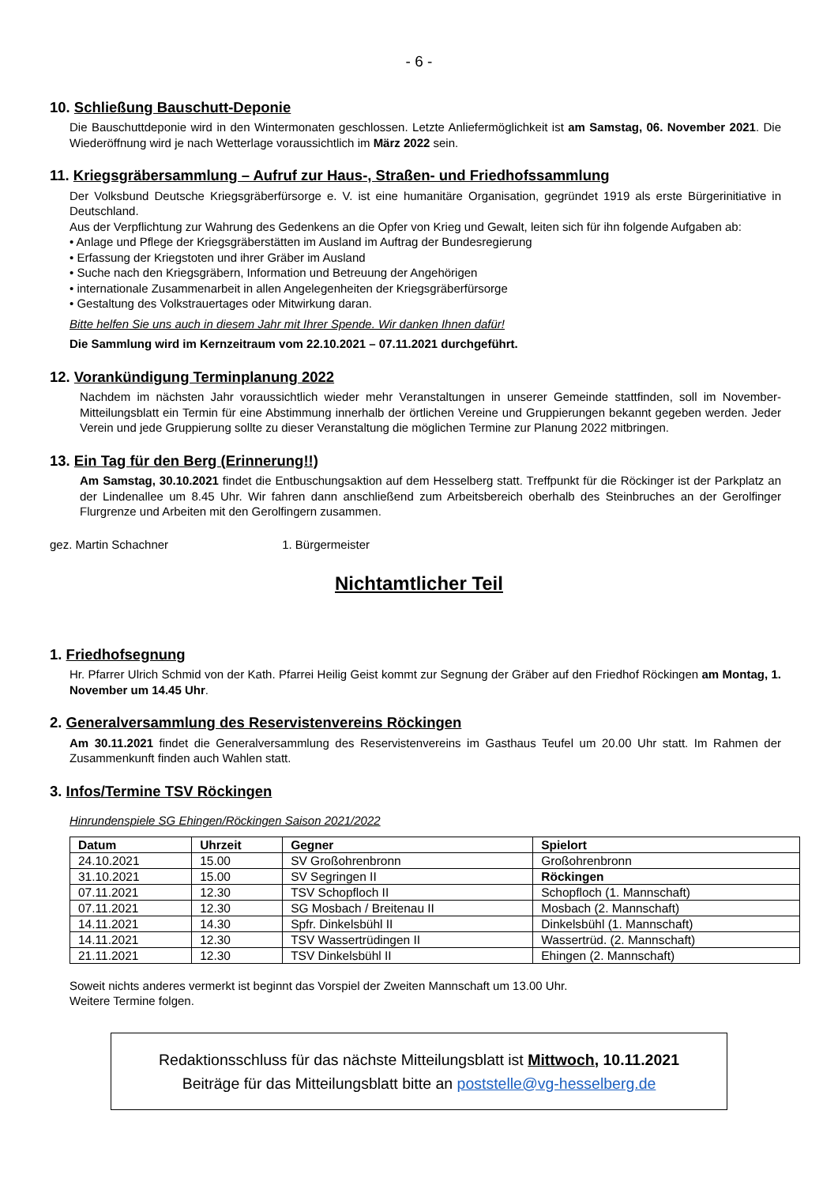- 6 -
10. Schließung Bauschutt-Deponie
Die Bauschuttdeponie wird in den Wintermonaten geschlossen. Letzte Anliefermöglichkeit ist am Samstag, 06. November 2021. Die Wiederöffnung wird je nach Wetterlage voraussichtlich im März 2022 sein.
11. Kriegsgräbersammlung – Aufruf zur Haus-, Straßen- und Friedhofssammlung
Der Volksbund Deutsche Kriegsgräberfürsorge e. V. ist eine humanitäre Organisation, gegründet 1919 als erste Bürgerinitiative in Deutschland.
Aus der Verpflichtung zur Wahrung des Gedenkens an die Opfer von Krieg und Gewalt, leiten sich für ihn folgende Aufgaben ab:
• Anlage und Pflege der Kriegsgräberstätten im Ausland im Auftrag der Bundesregierung
• Erfassung der Kriegstoten und ihrer Gräber im Ausland
• Suche nach den Kriegsgräbern, Information und Betreuung der Angehörigen
• internationale Zusammenarbeit in allen Angelegenheiten der Kriegsgräberfürsorge
• Gestaltung des Volkstrauertages oder Mitwirkung daran.
Bitte helfen Sie uns auch in diesem Jahr mit Ihrer Spende. Wir danken Ihnen dafür!
Die Sammlung wird im Kernzeitraum vom 22.10.2021 – 07.11.2021 durchgeführt.
12. Vorankündigung Terminplanung 2022
Nachdem im nächsten Jahr voraussichtlich wieder mehr Veranstaltungen in unserer Gemeinde stattfinden, soll im November-Mitteilungsblatt ein Termin für eine Abstimmung innerhalb der örtlichen Vereine und Gruppierungen bekannt gegeben werden. Jeder Verein und jede Gruppierung sollte zu dieser Veranstaltung die möglichen Termine zur Planung 2022 mitbringen.
13. Ein Tag für den Berg (Erinnerung!!)
Am Samstag, 30.10.2021 findet die Entbuschungsaktion auf dem Hesselberg statt. Treffpunkt für die Röckinger ist der Parkplatz an der Lindenallee um 8.45 Uhr. Wir fahren dann anschließend zum Arbeitsbereich oberhalb des Steinbruches an der Gerolfinger Flurgrenze und Arbeiten mit den Gerolfingern zusammen.
gez. Martin Schachner 1. Bürgermeister
Nichtamtlicher Teil
1. Friedhofsegnung
Hr. Pfarrer Ulrich Schmid von der Kath. Pfarrei Heilig Geist kommt zur Segnung der Gräber auf den Friedhof Röckingen am Montag, 1. November um 14.45 Uhr.
2. Generalversammlung des Reservistenvereins Röckingen
Am 30.11.2021 findet die Generalversammlung des Reservistenvereins im Gasthaus Teufel um 20.00 Uhr statt. Im Rahmen der Zusammenkunft finden auch Wahlen statt.
3. Infos/Termine TSV Röckingen
Hinrundenspiele SG Ehingen/Röckingen Saison 2021/2022
| Datum | Uhrzeit | Gegner | Spielort |
| --- | --- | --- | --- |
| 24.10.2021 | 15.00 | SV Großohrenbronn | Großohrenbronn |
| 31.10.2021 | 15.00 | SV Segringen II | Röckingen |
| 07.11.2021 | 12.30 | TSV Schopfloch II | Schopfloch (1. Mannschaft) |
| 07.11.2021 | 12.30 | SG Mosbach / Breitenau II | Mosbach (2. Mannschaft) |
| 14.11.2021 | 14.30 | Spfr. Dinkelsbühl II | Dinkelsbühl (1. Mannschaft) |
| 14.11.2021 | 12.30 | TSV Wassertrüdingen II | Wassertrüd. (2. Mannschaft) |
| 21.11.2021 | 12.30 | TSV Dinkelsbühl II | Ehingen (2. Mannschaft) |
Soweit nichts anderes vermerkt ist beginnt das Vorspiel der Zweiten Mannschaft um 13.00 Uhr.
Weitere Termine folgen.
Redaktionsschluss für das nächste Mitteilungsblatt ist Mittwoch, 10.11.2021
Beiträge für das Mitteilungsblatt bitte an poststelle@vg-hesselberg.de